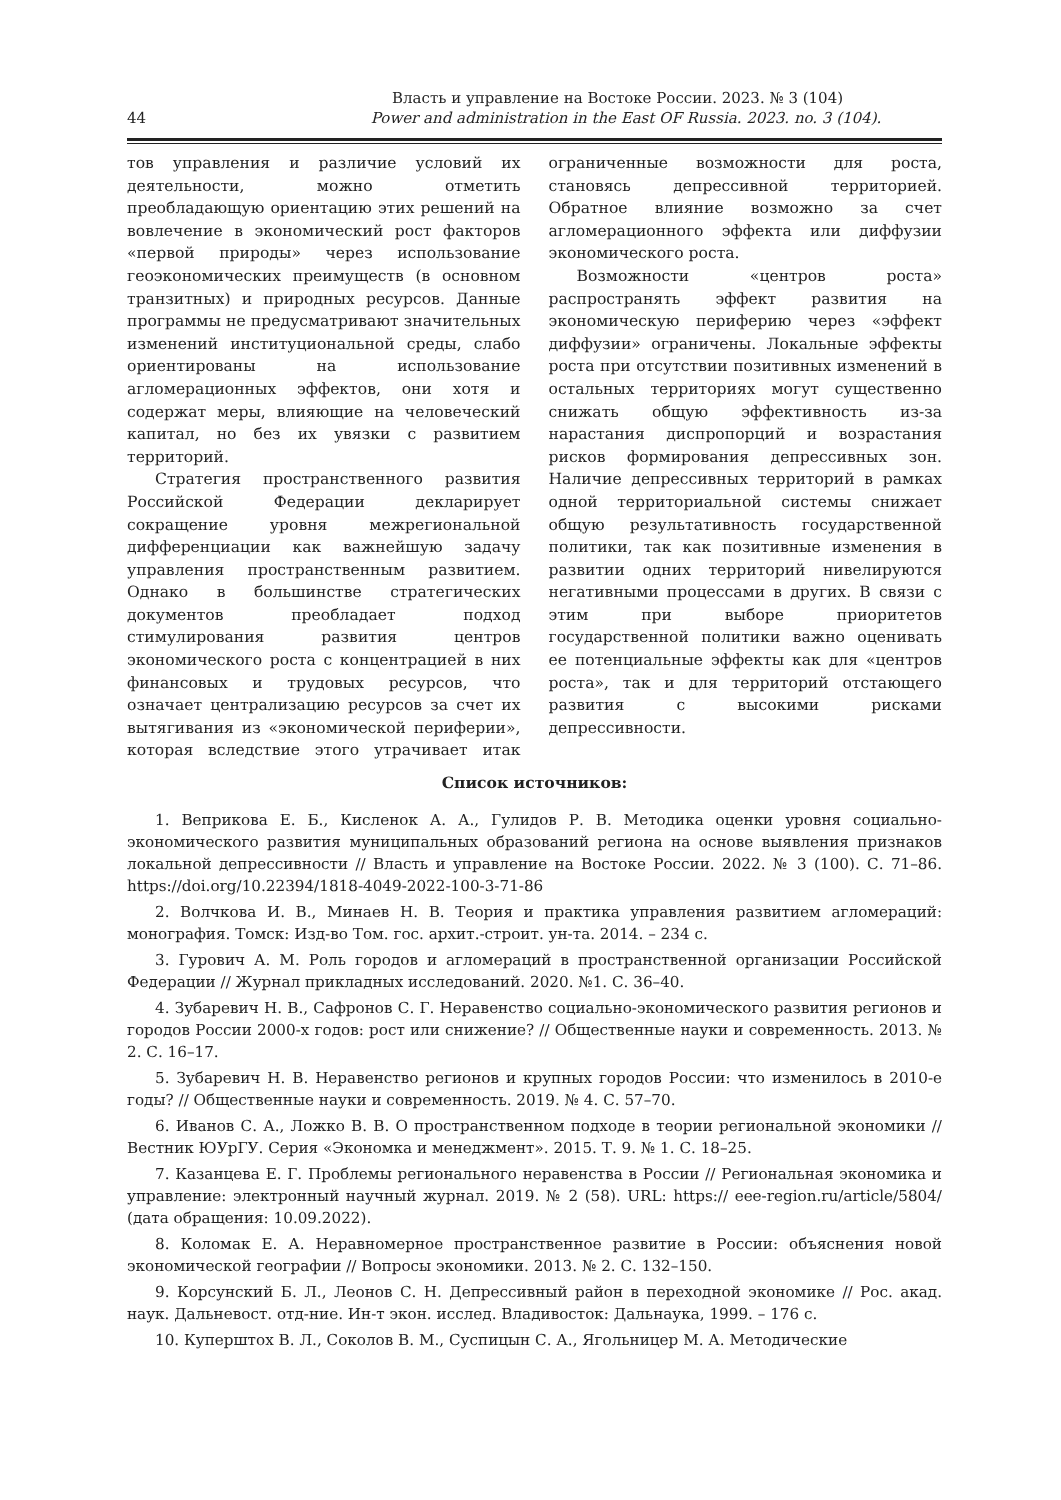Власть и управление на Востоке России. 2023. № 3 (104)
44 Power and administration in the East OF Russia. 2023. no. 3 (104).
тов управления и различие условий их деятельности, можно отметить преобладающую ориентацию этих решений на вовлечение в экономический рост факторов «первой природы» через использование геоэкономических преимуществ (в основном транзитных) и природных ресурсов. Данные программы не предусматривают значительных изменений институциональной среды, слабо ориентированы на использование агломерационных эффектов, они хотя и содержат меры, влияющие на человеческий капитал, но без их увязки с развитием территорий.
Стратегия пространственного развития Российской Федерации декларирует сокращение уровня межрегиональной дифференциации как важнейшую задачу управления пространственным развитием. Однако в большинстве стратегических документов преобладает подход стимулирования развития центров экономического роста с концентрацией в них финансовых и трудовых ресурсов, что означает централизацию ресурсов за счет их вытягивания из «экономической периферии», которая вследствие этого утрачивает итак ограниченные возможности для роста, становясь депрессивной территорией. Обратное влияние возможно за счет агломерационного эффекта или диффузии экономического роста.
Возможности «центров роста» распространять эффект развития на экономическую периферию через «эффект диффузии» ограничены. Локальные эффекты роста при отсутствии позитивных изменений в остальных территориях могут существенно снижать общую эффективность из-за нарастания диспропорций и возрастания рисков формирования депрессивных зон. Наличие депрессивных территорий в рамках одной территориальной системы снижает общую результативность государственной политики, так как позитивные изменения в развитии одних территорий нивелируются негативными процессами в других. В связи с этим при выборе приоритетов государственной политики важно оценивать ее потенциальные эффекты как для «центров роста», так и для территорий отстающего развития с высокими рисками депрессивности.
Список источников:
1. Веприкова Е. Б., Кисленок А. А., Гулидов Р. В. Методика оценки уровня социально-экономического развития муниципальных образований региона на основе выявления признаков локальной депрессивности // Власть и управление на Востоке России. 2022. № 3 (100). С. 71–86. https://doi.org/10.22394/1818-4049-2022-100-3-71-86
2. Волчкова И. В., Минаев Н. В. Теория и практика управления развитием агломераций: монография. Томск: Изд-во Том. гос. архит.-строит. ун-та. 2014. – 234 с.
3. Гурович А. М. Роль городов и агломераций в пространственной организации Российской Федерации // Журнал прикладных исследований. 2020. №1. С. 36–40.
4. Зубаревич Н. В., Сафронов С. Г. Неравенство социально-экономического развития регионов и городов России 2000-х годов: рост или снижение? // Общественные науки и современность. 2013. № 2. С. 16–17.
5. Зубаревич Н. В. Неравенство регионов и крупных городов России: что изменилось в 2010-е годы? // Общественные науки и современность. 2019. № 4. С. 57–70.
6. Иванов С. А., Ложко В. В. О пространственном подходе в теории региональной экономики // Вестник ЮУрГУ. Серия «Экономка и менеджмент». 2015. Т. 9. № 1. С. 18–25.
7. Казанцева Е. Г. Проблемы регионального неравенства в России // Региональная экономика и управление: электронный научный журнал. 2019. № 2 (58). URL: https:// eee-region.ru/article/5804/ (дата обращения: 10.09.2022).
8. Коломак Е. А. Неравномерное пространственное развитие в России: объяснения новой экономической географии // Вопросы экономики. 2013. № 2. С. 132–150.
9. Корсунский Б. Л., Леонов С. Н. Депрессивный район в переходной экономике // Рос. акад. наук. Дальневост. отд-ние. Ин-т экон. исслед. Владивосток: Дальнаука, 1999. – 176 с.
10. Куперштох В. Л., Соколов В. М., Суспицын С. А., Ягольницер М. А. Методические